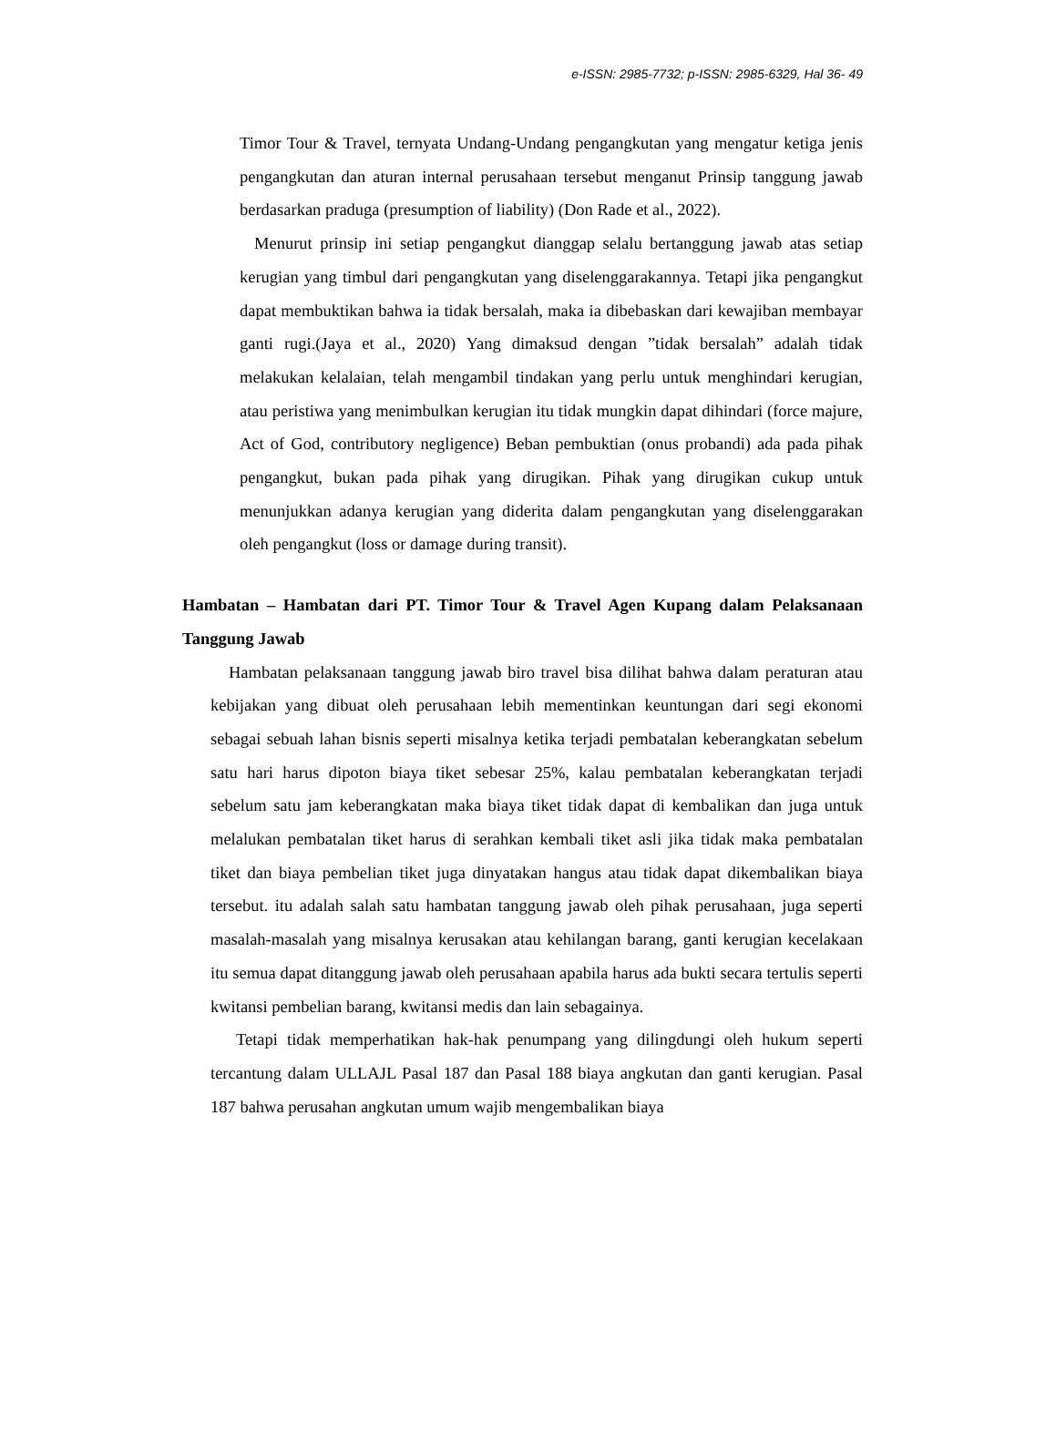e-ISSN: 2985-7732; p-ISSN: 2985-6329, Hal 36- 49
Timor Tour & Travel, ternyata Undang-Undang pengangkutan yang mengatur ketiga jenis pengangkutan dan aturan internal perusahaan tersebut menganut Prinsip tanggung jawab berdasarkan praduga (presumption of liability) (Don Rade et al., 2022).
Menurut prinsip ini setiap pengangkut dianggap selalu bertanggung jawab atas setiap kerugian yang timbul dari pengangkutan yang diselenggarakannya. Tetapi jika pengangkut dapat membuktikan bahwa ia tidak bersalah, maka ia dibebaskan dari kewajiban membayar ganti rugi.(Jaya et al., 2020) Yang dimaksud dengan ”tidak bersalah” adalah tidak melakukan kelalaian, telah mengambil tindakan yang perlu untuk menghindari kerugian, atau peristiwa yang menimbulkan kerugian itu tidak mungkin dapat dihindari (force majure, Act of God, contributory negligence) Beban pembuktian (onus probandi) ada pada pihak pengangkut, bukan pada pihak yang dirugikan. Pihak yang dirugikan cukup untuk menunjukkan adanya kerugian yang diderita dalam pengangkutan yang diselenggarakan oleh pengangkut (loss or damage during transit).
Hambatan – Hambatan dari PT. Timor Tour & Travel Agen Kupang dalam Pelaksanaan Tanggung Jawab
Hambatan pelaksanaan tanggung jawab biro travel bisa dilihat bahwa dalam peraturan atau kebijakan yang dibuat oleh perusahaan lebih mementinkan keuntungan dari segi ekonomi sebagai sebuah lahan bisnis seperti misalnya ketika terjadi pembatalan keberangkatan sebelum satu hari harus dipoton biaya tiket sebesar 25%, kalau pembatalan keberangkatan terjadi sebelum satu jam keberangkatan maka biaya tiket tidak dapat di kembalikan dan juga untuk melalukan pembatalan tiket harus di serahkan kembali tiket asli jika tidak maka pembatalan tiket dan biaya pembelian tiket juga dinyatakan hangus atau tidak dapat dikembalikan biaya tersebut. itu adalah salah satu hambatan tanggung jawab oleh pihak perusahaan, juga seperti masalah-masalah yang misalnya kerusakan atau kehilangan barang, ganti kerugian kecelakaan itu semua dapat ditanggung jawab oleh perusahaan apabila harus ada bukti secara tertulis seperti kwitansi pembelian barang, kwitansi medis dan lain sebagainya.
Tetapi tidak memperhatikan hak-hak penumpang yang dilingdungi oleh hukum seperti tercantung dalam ULLAJL Pasal 187 dan Pasal 188 biaya angkutan dan ganti kerugian. Pasal 187 bahwa perusahan angkutan umum wajib mengembalikan biaya